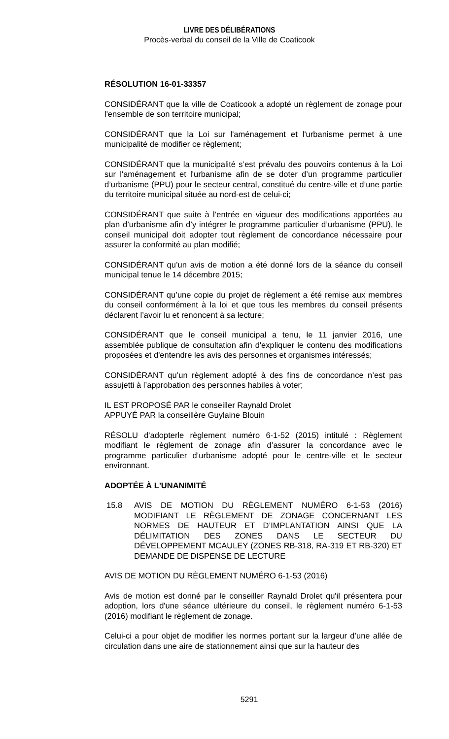LIVRE DES DÉLIBÉRATIONS
Procès-verbal du conseil de la Ville de Coaticook
RÉSOLUTION 16-01-33357
CONSIDÉRANT que la ville de Coaticook a adopté un règlement de zonage pour l'ensemble de son territoire municipal;
CONSIDÉRANT que la Loi sur l'aménagement et l'urbanisme permet à une municipalité de modifier ce règlement;
CONSIDÉRANT que la municipalité s’est prévalu des pouvoirs contenus à la Loi sur l'aménagement et l'urbanisme afin de se doter d’un programme particulier d’urbanisme (PPU) pour le secteur central, constitué du centre-ville et d’une partie du territoire municipal située au nord-est de celui-ci;
CONSIDÉRANT que suite à l’entrée en vigueur des modifications apportées au plan d’urbanisme afin d’y intégrer le programme particulier d’urbanisme (PPU), le conseil municipal doit adopter tout règlement de concordance nécessaire pour assurer la conformité au plan modifié;
CONSIDÉRANT qu’un avis de motion a été donné lors de la séance du conseil municipal tenue le 14 décembre 2015;
CONSIDÉRANT qu’une copie du projet de règlement a été remise aux membres du conseil conformément à la loi et que tous les membres du conseil présents déclarent l’avoir lu et renoncent à sa lecture;
CONSIDÉRANT que le conseil municipal a tenu, le 11 janvier 2016, une assemblée publique de consultation afin d'expliquer le contenu des modifications proposées et d'entendre les avis des personnes et organismes intéressés;
CONSIDÉRANT qu’un règlement adopté à des fins de concordance n’est pas assujetti à l’approbation des personnes habiles à voter;
IL EST PROPOSÉ PAR le conseiller Raynald Drolet
APPUYÉ PAR la conseillère Guylaine Blouin
RÉSOLU d'adopterle règlement numéro 6-1-52 (2015) intitulé : Règlement modifiant le règlement de zonage afin d’assurer la concordance avec le programme particulier d’urbanisme adopté pour le centre-ville et le secteur environnant.
ADOPTÉE À L'UNANIMITÉ
15.8 AVIS DE MOTION DU RÈGLEMENT NUMÉRO 6-1-53 (2016) MODIFIANT LE RÈGLEMENT DE ZONAGE CONCERNANT LES NORMES DE HAUTEUR ET D’IMPLANTATION AINSI QUE LA DÉLIMITATION DES ZONES DANS LE SECTEUR DU DÉVELOPPEMENT MCAULEY (ZONES RB-318, RA-319 ET RB-320) ET DEMANDE DE DISPENSE DE LECTURE
AVIS DE MOTION DU RÈGLEMENT NUMÉRO 6-1-53 (2016)
Avis de motion est donné par le conseiller Raynald Drolet qu'il présentera pour adoption, lors d'une séance ultérieure du conseil, le règlement numéro 6-1-53 (2016) modifiant le règlement de zonage.
Celui-ci a pour objet de modifier les normes portant sur la largeur d’une allée de circulation dans une aire de stationnement ainsi que sur la hauteur des
5291